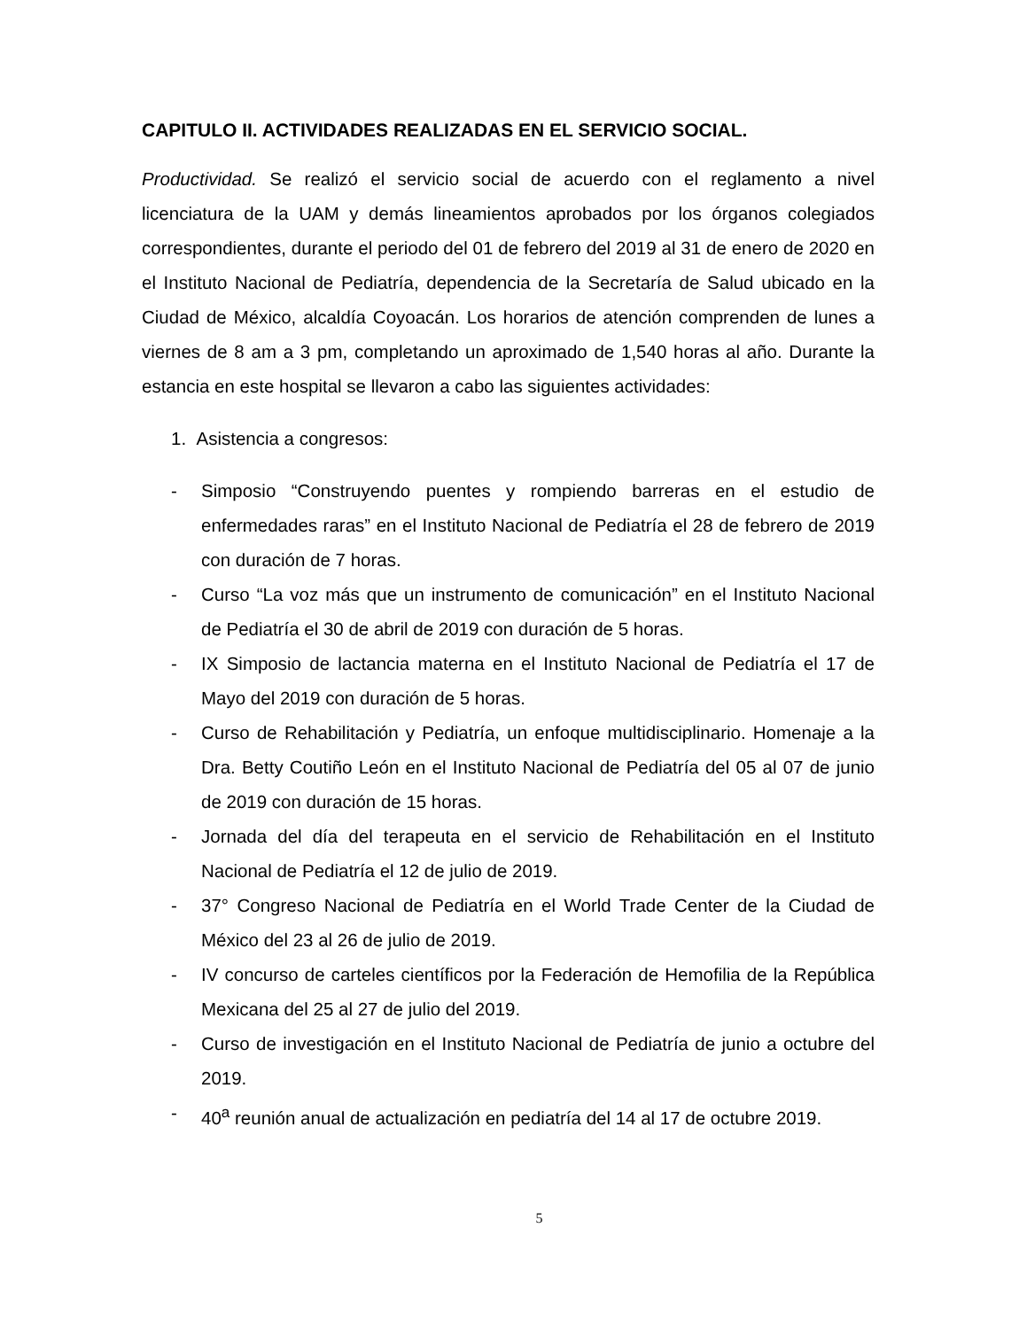CAPITULO II. ACTIVIDADES REALIZADAS EN EL SERVICIO SOCIAL.
Productividad. Se realizó el servicio social de acuerdo con el reglamento a nivel licenciatura de la UAM y demás lineamientos aprobados por los órganos colegiados correspondientes, durante el periodo del 01 de febrero del 2019 al 31 de enero de 2020 en el Instituto Nacional de Pediatría, dependencia de la Secretaría de Salud ubicado en la Ciudad de México, alcaldía Coyoacán. Los horarios de atención comprenden de lunes a viernes de 8 am a 3 pm, completando un aproximado de 1,540 horas al año. Durante la estancia en este hospital se llevaron a cabo las siguientes actividades:
1. Asistencia a congresos:
- Simposio “Construyendo puentes y rompiendo barreras en el estudio de enfermedades raras” en el Instituto Nacional de Pediatría el 28 de febrero de 2019 con duración de 7 horas.
- Curso “La voz más que un instrumento de comunicación” en el Instituto Nacional de Pediatría el 30 de abril de 2019 con duración de 5 horas.
- IX Simposio de lactancia materna en el Instituto Nacional de Pediatría el 17 de Mayo del 2019 con duración de 5 horas.
- Curso de Rehabilitación y Pediatría, un enfoque multidisciplinario. Homenaje a la Dra. Betty Coutiño León en el Instituto Nacional de Pediatría del 05 al 07 de junio de 2019 con duración de 15 horas.
- Jornada del día del terapeuta en el servicio de Rehabilitación en el Instituto Nacional de Pediatría el 12 de julio de 2019.
- 37° Congreso Nacional de Pediatría en el World Trade Center de la Ciudad de México del 23 al 26 de julio de 2019.
- IV concurso de carteles científicos por la Federación de Hemofilia de la República Mexicana del 25 al 27 de julio del 2019.
- Curso de investigación en el Instituto Nacional de Pediatría de junio a octubre del 2019.
- 40<sup>a</sup> reunión anual de actualización en pediatría del 14 al 17 de octubre 2019.
5